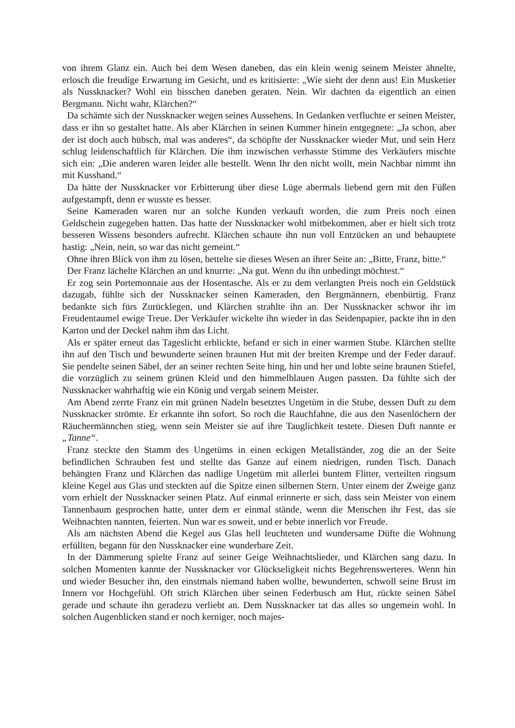von ihrem Glanz ein. Auch bei dem Wesen daneben, das ein klein wenig seinem Meister ähnelte, erlosch die freudige Erwartung im Gesicht, und es kritisierte: „Wie sieht der denn aus! Ein Musketier als Nussknacker? Wohl ein bisschen daneben geraten. Nein. Wir dachten da eigentlich an einen Bergmann. Nicht wahr, Klärchen?“
Da schämte sich der Nussknacker wegen seines Aussehens. In Gedanken verfluchte er seinen Meister, dass er ihn so gestaltet hatte. Als aber Klärchen in seinen Kummer hinein entgegnete: „Ja schon, aber der ist doch auch hübsch, mal was anderes“, da schöpfte der Nussknacker wieder Mut, und sein Herz schlug leidenschaftlich für Klärchen. Die ihm inzwischen verhasste Stimme des Verkäufers mischte sich ein: „Die anderen waren leider alle bestellt. Wenn Ihr den nicht wollt, mein Nachbar nimmt ihn mit Kusshand.“
Da hätte der Nussknacker vor Erbitterung über diese Lüge abermals liebend gern mit den Füßen aufgestampft, denn er wusste es besser.
Seine Kameraden waren nur an solche Kunden verkauft worden, die zum Preis noch einen Geldschein zugegeben hatten. Das hatte der Nussknacker wohl mitbekommen, aber er hielt sich trotz besseren Wissens besonders aufrecht. Klärchen schaute ihn nun voll Entzücken an und behauptete hastig: „Nein, nein, so war das nicht gemeint.“
Ohne ihren Blick von ihm zu lösen, bettelte sie dieses Wesen an ihrer Seite an: „Bitte, Franz, bitte.“
Der Franz lächelte Klärchen an und knurrte: „Na gut. Wenn du ihn unbedingt möchtest.“
Er zog sein Portemonnaie aus der Hosentasche. Als er zu dem verlangten Preis noch ein Geldstück dazugab, fühlte sich der Nussknacker seinen Kameraden, den Bergmännern, ebenbürtig. Franz bedankte sich fürs Zurücklegen, und Klärchen strahlte ihn an. Der Nussknacker schwor ihr im Freudentaumel ewige Treue. Der Verkäufer wickelte ihn wieder in das Seidenpapier, packte ihn in den Karton und der Deckel nahm ihm das Licht.
Als er später erneut das Tageslicht erblickte, befand er sich in einer warmen Stube. Klärchen stellte ihn auf den Tisch und bewunderte seinen braunen Hut mit der breiten Krempe und der Feder darauf. Sie pendelte seinen Säbel, der an seiner rechten Seite hing, hin und her und lobte seine braunen Stiefel, die vorzüglich zu seinem grünen Kleid und den himmelblauen Augen passten. Da fühlte sich der Nussknacker wahrhaftig wie ein König und vergab seinem Meister.
Am Abend zerrte Franz ein mit grünen Nadeln besetztes Ungetüm in die Stube, dessen Duft zu dem Nussknacker strömte. Er erkannte ihn sofort. So roch die Rauchfahne, die aus den Nasenlöchern der Räuchermännchen stieg, wenn sein Meister sie auf ihre Tauglichkeit testete. Diesen Duft nannte er „Tanne“.
Franz steckte den Stamm des Ungetüms in einen eckigen Metallständer, zog die an der Seite befindlichen Schrauben fest und stellte das Ganze auf einem niedrigen, runden Tisch. Danach behängten Franz und Klärchen das nadlige Ungetüm mit allerlei buntem Flitter, verteilten ringsum kleine Kegel aus Glas und steckten auf die Spitze einen silbernen Stern. Unter einem der Zweige ganz vorn erhielt der Nussknacker seinen Platz. Auf einmal erinnerte er sich, dass sein Meister von einem Tannenbaum gesprochen hatte, unter dem er einmal stände, wenn die Menschen ihr Fest, das sie Weihnachten nannten, feierten. Nun war es soweit, und er bebte innerlich vor Freude.
Als am nächsten Abend die Kegel aus Glas hell leuchteten und wundersame Düfte die Wohnung erfüllten, begann für den Nussknacker eine wunderbare Zeit.
In der Dämmerung spielte Franz auf seiner Geige Weihnachtslieder, und Klärchen sang dazu. In solchen Momenten kannte der Nussknacker vor Glückseligkeit nichts Begehrenswerteres. Wenn hin und wieder Besucher ihn, den einstmals niemand haben wollte, bewunderten, schwoll seine Brust im Innern vor Hochgefühl. Oft strich Klärchen über seinen Federbusch am Hut, rückte seinen Säbel gerade und schaute ihn geradezu verliebt an. Dem Nussknacker tat das alles so ungemein wohl. In solchen Augenblicken stand er noch kerniger, noch majes-